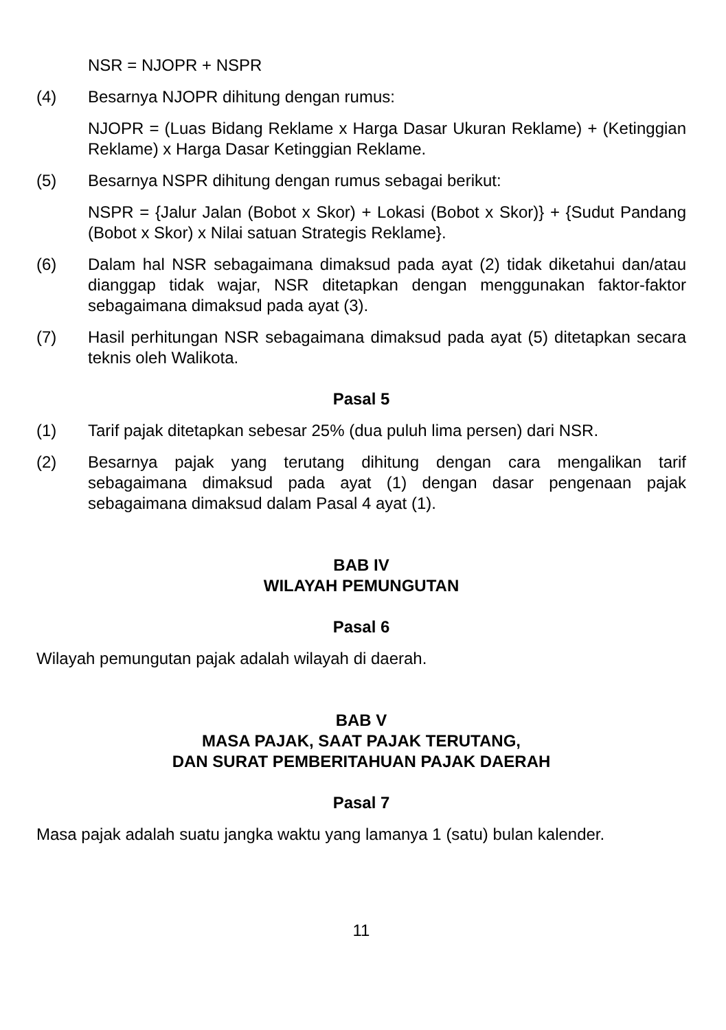NSR = NJOPR + NSPR
(4) Besarnya NJOPR dihitung dengan rumus:
NJOPR = (Luas Bidang Reklame x Harga Dasar Ukuran Reklame) + (Ketinggian Reklame) x Harga Dasar Ketinggian Reklame.
(5) Besarnya NSPR dihitung dengan rumus sebagai berikut:
NSPR = {Jalur Jalan (Bobot x Skor) + Lokasi (Bobot x Skor)} + {Sudut Pandang (Bobot x Skor) x Nilai satuan Strategis Reklame}.
(6) Dalam hal NSR sebagaimana dimaksud pada ayat (2) tidak diketahui dan/atau dianggap tidak wajar, NSR ditetapkan dengan menggunakan faktor-faktor sebagaimana dimaksud pada ayat (3).
(7) Hasil perhitungan NSR sebagaimana dimaksud pada ayat (5) ditetapkan secara teknis oleh Walikota.
Pasal 5
(1) Tarif pajak ditetapkan sebesar 25% (dua puluh lima persen) dari NSR.
(2) Besarnya pajak yang terutang dihitung dengan cara mengalikan tarif sebagaimana dimaksud pada ayat (1) dengan dasar pengenaan pajak sebagaimana dimaksud dalam Pasal 4 ayat (1).
BAB IV
WILAYAH PEMUNGUTAN
Pasal 6
Wilayah pemungutan pajak adalah wilayah di daerah.
BAB V
MASA PAJAK, SAAT PAJAK TERUTANG,
DAN SURAT PEMBERITAHUAN PAJAK DAERAH
Pasal 7
Masa pajak adalah suatu jangka waktu yang lamanya 1 (satu) bulan kalender.
11